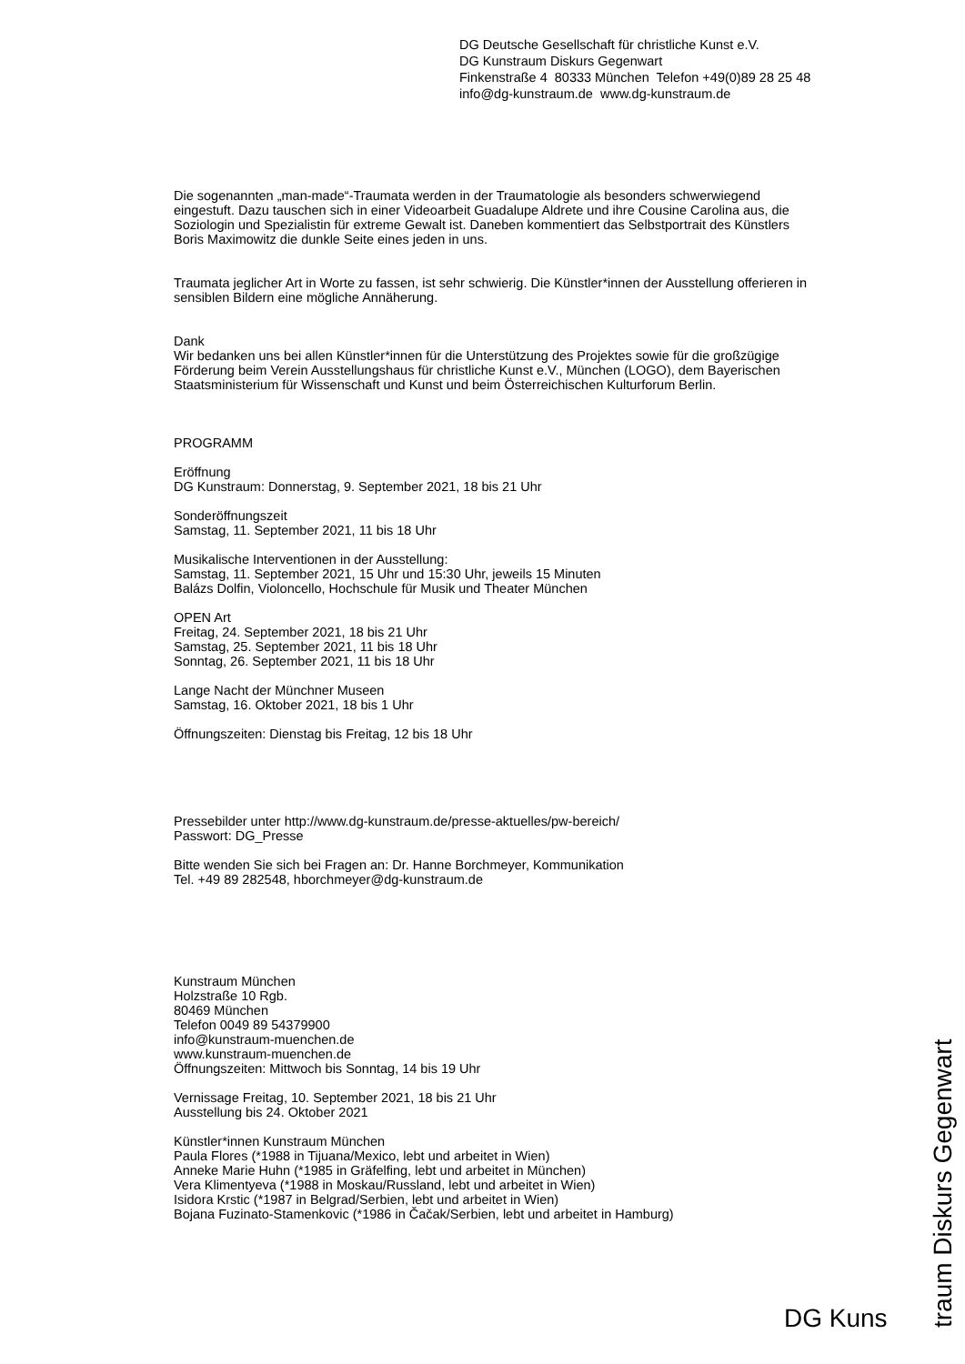DG Deutsche Gesellschaft für christliche Kunst e.V.
DG Kunstraum Diskurs Gegenwart
Finkenstraße 4 80333 München Telefon +49(0)89 28 25 48
info@dg-kunstraum.de www.dg-kunstraum.de
Die sogenannten „man-made“-Traumata werden in der Traumatologie als besonders schwerwiegend eingestuft. Dazu tauschen sich in einer Videoarbeit Guadalupe Aldrete und ihre Cousine Carolina aus, die Soziologin und Spezialistin für extreme Gewalt ist. Daneben kommentiert das Selbstportrait des Künstlers Boris Maximowitz die dunkle Seite eines jeden in uns.
Traumata jeglicher Art in Worte zu fassen, ist sehr schwierig. Die Künstler*innen der Ausstellung offerieren in sensiblen Bildern eine mögliche Annäherung.
Dank
Wir bedanken uns bei allen Künstler*innen für die Unterstützung des Projektes sowie für die großzügige Förderung beim Verein Ausstellungshaus für christliche Kunst e.V., München (LOGO), dem Bayerischen Staatsministerium für Wissenschaft und Kunst und beim Österreichischen Kulturforum Berlin.
PROGRAMM
Eröffnung
DG Kunstraum: Donnerstag, 9. September 2021, 18 bis 21 Uhr
Sonderöffnungszeit
Samstag, 11. September 2021, 11 bis 18 Uhr
Musikalische Interventionen in der Ausstellung:
Samstag, 11. September 2021, 15 Uhr und 15:30 Uhr, jeweils 15 Minuten
Balázs Dolfin, Violoncello, Hochschule für Musik und Theater München
OPEN Art
Freitag, 24. September 2021, 18 bis 21 Uhr
Samstag, 25. September 2021, 11 bis 18 Uhr
Sonntag, 26. September 2021, 11 bis 18 Uhr
Lange Nacht der Münchner Museen
Samstag, 16. Oktober 2021, 18 bis 1 Uhr
Öffnungszeiten: Dienstag bis Freitag, 12 bis 18 Uhr
Pressebilder unter http://www.dg-kunstraum.de/presse-aktuelles/pw-bereich/
Passwort: DG_Presse
Bitte wenden Sie sich bei Fragen an: Dr. Hanne Borchmeyer, Kommunikation
Tel. +49 89 282548, hborchmeyer@dg-kunstraum.de
Kunstraum München
Holzstraße 10 Rgb.
80469 München
Telefon 0049 89 54379900
info@kunstraum-muenchen.de
www.kunstraum-muenchen.de
Öffnungszeiten: Mittwoch bis Sonntag, 14 bis 19 Uhr
Vernissage Freitag, 10. September 2021, 18 bis 21 Uhr
Ausstellung bis 24. Oktober 2021
Künstler*innen Kunstraum München
Paula Flores (*1988 in Tijuana/Mexico, lebt und arbeitet in Wien)
Anneke Marie Huhn (*1985 in Gräfelfing, lebt und arbeitet in München)
Vera Klimentyeva (*1988 in Moskau/Russland, lebt und arbeitet in Wien)
Isidora Krstic (*1987 in Belgrad/Serbien, lebt und arbeitet in Wien)
Bojana Fuzinato-Stamenkovic (*1986 in Čačak/Serbien, lebt und arbeitet in Hamburg)
DG Kuns
traum Diskurs Gegenwart